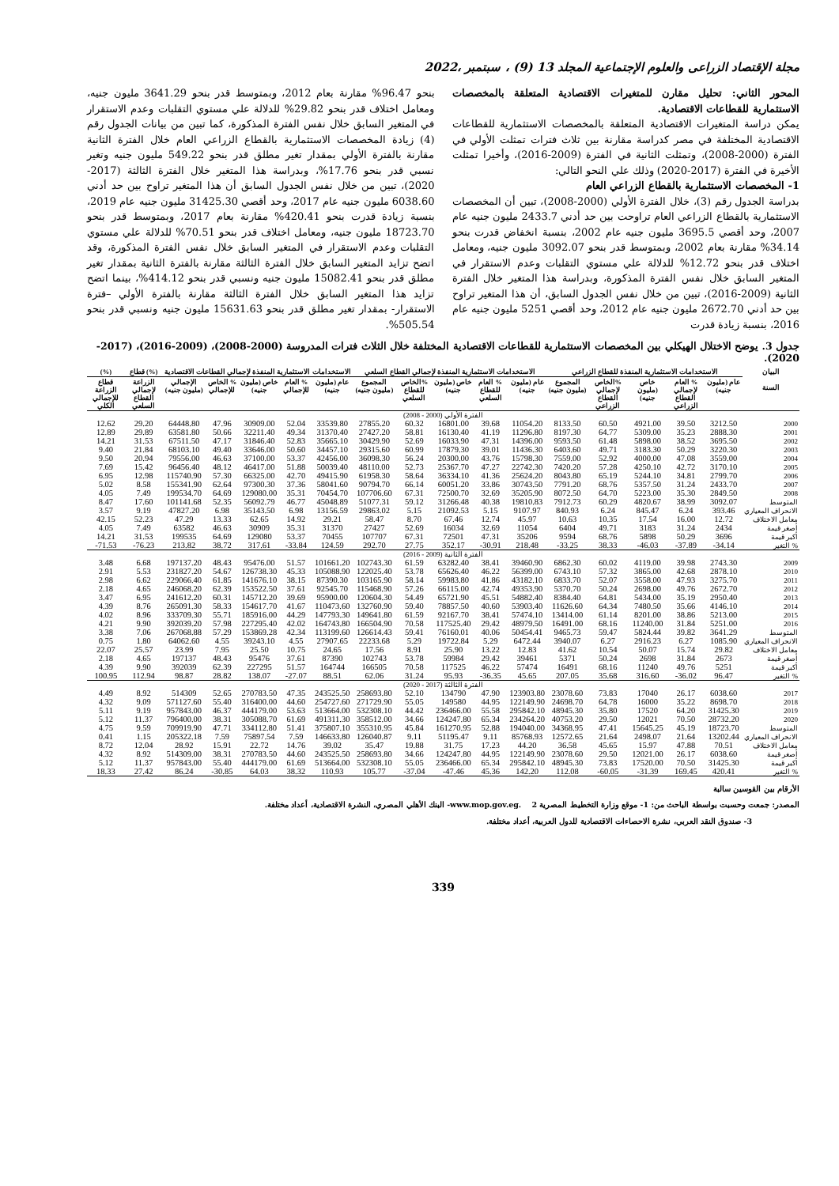مجلة الإقتصاد الزراعى والعلوم الإجتماعية المجلد 13 (9) ، سبتمبر ،2022
المحور الثاني: تحليل مقارن للمتغيرات الاقتصادية المتعلقة بالمخصصات الاستثمارية للقطاعات الاقتصادية.
يمكن دراسة المتغيرات الاقتصادية المتعلقة بالمخصصات الاستثمارية للقطاعات الاقتصادية المختلفة في مصر كدراسة مقارنة بين ثلاث فترات تمثلت الأولي في الفترة (2000-2008)، وتمثلت الثانية في الفترة (2009-2016)، وأخيرا تمثلت الأخيرة في الفترة (2017-2020) وذلك علي النحو التالي:
1- المخصصات الاستثمارية بالقطاع الزراعي العام
بدراسة الجدول رقم (3)، خلال الفترة الأولي (2000-2008)، تبين أن المخصصات الاستثمارية بالقطاع الزراعي العام تراوحت بين حد أدني 2433.7 مليون جنيه عام 2007، وحد أقصي 3695.5 مليون جنيه عام 2002، بنسبة انخفاض قدرت بنحو 34.14% مقارنة بعام 2002، وبمتوسط قدر بنحو 3092.07 مليون جنيه، ومعامل اختلاف قدر بنحو 12.72% للدلالة علي مستوي التقلبات وعدم الاستقرار في المتغير السابق خلال نفس الفترة المذكورة، وبدراسة هذا المتغير خلال الفترة الثانية (2009-2016)، تبين من خلال نفس الجدول السابق، أن هذا المتغير تراوح بين حد أدني 2672.70 مليون جنيه عام 2012، وحد أقصي 5251 مليون جنيه عام 2016، بنسبة زيادة قدرت
بنحو 96.47% مقارنة بعام 2012، وبمتوسط قدر بنحو 3641.29 مليون جنيه، ومعامل اختلاف قدر بنحو 29.82% للدلالة علي مستوي التقلبات وعدم الاستقرار في المتغير السابق خلال نفس الفترة المذكورة، كما تبين من بيانات الجدول رقم (4) زيادة المخصصات الاستثمارية بالقطاع الزراعي العام خلال الفترة الثانية مقارنة بالفترة الأولي بمقدار تغير مطلق قدر بنحو 549.22 مليون جنيه وتغير نسبي قدر بنحو 17.76%، وبدراسة هذا المتغير خلال الفترة الثالثة (2017-2020)، تبين من خلال نفس الجدول السابق أن هذا المتغير تراوح بين حد أدني 6038.60 مليون جنيه عام 2017، وحد أقصي 31425.30 مليون جنيه عام 2019، بنسبة زيادة قدرت بنحو 420.41% مقارنة بعام 2017، وبمتوسط قدر بنحو 18723.70 مليون جنيه، ومعامل اختلاف قدر بنحو 70.51% للدلالة علي مستوي التقلبات وعدم الاستقرار في المتغير السابق خلال نفس الفترة المذكورة، وقد اتضح تزايد المتغير السابق خلال الفترة الثالثة مقارنة بالفترة الثانية بمقدار تغير مطلق قدر بنحو 15082.41 مليون جنيه ونسبي قدر بنحو 414.12%، بينما اتضح تزايد هذا المتغير السابق خلال الفترة الثالثة مقارنة بالفترة الأولي –فترة الاستقرار- بمقدار تغير مطلق قدر بنحو 15631.63 مليون جنيه ونسبي قدر بنحو 505.54%.
جدول 3. يوضح الاختلال الهيكلي بين المخصصات الاستثمارية للقطاعات الاقتصادية المختلفة خلال الثلاث فترات المدروسة (2000-2008)، (2009-2016)، (2017-2020).
| البيان السنة | الاستخدامات الاستثمارية المنفذة للقطاع الزراعي | | | | | الاستخدامات الاستثمارية المنفذة لإجمالي القطاع السلعي | | | | | الاستخدامات الاستثمارية المنفذة لإجمالي القطاعات الاقتصادية | | | | | (%) قطاع | (%) |
| --- | --- | --- | --- | --- | --- | --- | --- | --- | --- | --- | --- | --- | --- | --- | --- | --- | --- |
| | عام (مليون جنيه) | % العام لإجمالي القطاع الزراعي | خاص (مليون جنيه) | %الخاص لإجمالي القطاع الزراعي | المجموع (مليون جنيه) | عام (مليون جنيه) | % العام للقطاع السلعي | خاص (مليون جنيه) | %الخاص للقطاع السلعي | المجموع (مليون جنيه) | عام (مليون جنيه) | % العام للإجمالي | خاص (مليون جنيه) | % الخاص للإجمالي | الإجمالي (مليون جنيه) | الزراعة لإجمالي القطاع السلعي | قطاع الزراعة للإجمالي الكلي |
| الفترة الأولي (2000 - 2008) | | | | | | | | | | | | | | | | | |
| 2000 | 3212.50 | 39.50 | 4921.00 | 60.50 | 8133.50 | 11054.20 | 39.68 | 16801.00 | 60.32 | 27855.20 | 33539.80 | 52.04 | 30909.00 | 47.96 | 64448.80 | 29.20 | 12.62 |
| 2001 | 2888.30 | 35.23 | 5309.00 | 64.77 | 8197.30 | 11296.80 | 41.19 | 16130.40 | 58.81 | 27427.20 | 31370.40 | 49.34 | 32211.40 | 50.66 | 63581.80 | 29.89 | 12.89 |
| 2002 | 3695.50 | 38.52 | 5898.00 | 61.48 | 9593.50 | 14396.00 | 47.31 | 16033.90 | 52.69 | 30429.90 | 35665.10 | 52.83 | 31846.40 | 47.17 | 67511.50 | 31.53 | 14.21 |
| 2003 | 3220.30 | 50.29 | 3183.30 | 49.71 | 6403.60 | 11436.30 | 39.01 | 17879.30 | 60.99 | 29315.60 | 34457.10 | 50.60 | 33646.00 | 49.40 | 68103.10 | 21.84 | 9.40 |
| 2004 | 3559.00 | 47.08 | 4000.00 | 52.92 | 7559.00 | 15798.30 | 43.76 | 20300.00 | 56.24 | 36098.30 | 42456.00 | 53.37 | 37100.00 | 46.63 | 79556.00 | 20.94 | 9.50 |
| 2005 | 3170.10 | 42.72 | 4250.10 | 57.28 | 7420.20 | 22742.30 | 47.27 | 25367.70 | 52.73 | 48110.00 | 50039.40 | 51.88 | 46417.00 | 48.12 | 96456.40 | 15.42 | 7.69 |
| 2006 | 2799.70 | 34.81 | 5244.10 | 65.19 | 8043.80 | 25624.20 | 41.36 | 36334.10 | 58.64 | 61958.30 | 49415.90 | 42.70 | 66325.00 | 57.30 | 115740.90 | 12.98 | 6.95 |
| 2007 | 2433.70 | 31.24 | 5357.50 | 68.76 | 7791.20 | 30743.50 | 33.86 | 60051.20 | 66.14 | 90794.70 | 58041.60 | 37.36 | 97300.30 | 62.64 | 155341.90 | 8.58 | 5.02 |
| 2008 | 2849.50 | 35.30 | 5223.00 | 64.70 | 8072.50 | 35205.90 | 32.69 | 72500.70 | 67.31 | 107706.60 | 70454.70 | 35.31 | 129080.00 | 64.69 | 199534.70 | 7.49 | 4.05 |
| المتوسط | 3092.07 | 38.99 | 4820.67 | 60.29 | 7912.73 | 19810.83 | 40.38 | 31266.48 | 59.12 | 51077.31 | 45048.89 | 46.77 | 56092.79 | 52.35 | 101141.68 | 17.60 | 8.47 |
| الانحراف المعياري | 393.46 | 6.24 | 845.47 | 6.24 | 840.93 | 9107.97 | 5.15 | 21092.53 | 5.15 | 29863.02 | 13156.59 | 6.98 | 35143.50 | 6.98 | 47827.20 | 9.19 | 3.57 |
| معامل الاختلاف | 12.72 | 16.00 | 17.54 | 10.35 | 10.63 | 45.97 | 12.74 | 67.46 | 8.70 | 58.47 | 29.21 | 14.92 | 62.65 | 13.33 | 47.29 | 52.23 | 42.15 |
| أصغر قيمة | 2434 | 31.24 | 3183 | 49.71 | 6404 | 11054 | 32.69 | 16034 | 52.69 | 27427 | 31370 | 35.31 | 30909 | 46.63 | 63582 | 7.49 | 4.05 |
| أكبر قيمة | 3696 | 50.29 | 5898 | 68.76 | 9594 | 35206 | 47.31 | 72501 | 67.31 | 107707 | 70455 | 53.37 | 129080 | 64.69 | 199535 | 31.53 | 14.21 |
| % التغير | 34.14- | 37.89- | 46.03- | 38.33 | 33.25- | 218.48 | 30.91- | 352.17 | 27.75 | 292.70 | 124.59 | 33.84- | 317.61 | 38.72 | 213.82 | 76.23- | 71.53- |
| الفترة الثانية (2009 - 2016) | | | | | | | | | | | | | | | | | |
| 2009 | 2743.30 | 39.98 | 4119.00 | 60.02 | 6862.30 | 39460.90 | 38.41 | 63282.40 | 61.59 | 102743.30 | 101661.20 | 51.57 | 95476.00 | 48.43 | 197137.20 | 6.68 | 3.48 |
| 2010 | 2878.10 | 42.68 | 3865.00 | 57.32 | 6743.10 | 56399.00 | 46.22 | 65626.40 | 53.78 | 122025.40 | 105088.90 | 45.33 | 126738.30 | 54.67 | 231827.20 | 5.53 | 2.91 |
| 2011 | 3275.70 | 47.93 | 3558.00 | 52.07 | 6833.70 | 43182.10 | 41.86 | 59983.80 | 58.14 | 103165.90 | 87390.30 | 38.15 | 141676.10 | 61.85 | 229066.40 | 6.62 | 2.98 |
| 2012 | 2672.70 | 49.76 | 2698.00 | 50.24 | 5370.70 | 49353.90 | 42.74 | 66115.00 | 57.26 | 115468.90 | 92545.70 | 37.61 | 153522.50 | 62.39 | 246068.20 | 4.65 | 2.18 |
| 2013 | 2950.40 | 35.19 | 5434.00 | 64.81 | 8384.40 | 54882.40 | 45.51 | 65721.90 | 54.49 | 120604.30 | 95900.00 | 39.69 | 145712.20 | 60.31 | 241612.20 | 6.95 | 3.47 |
| 2014 | 4146.10 | 35.66 | 7480.50 | 64.34 | 11626.60 | 53903.40 | 40.60 | 78857.50 | 59.40 | 132760.90 | 110473.60 | 41.67 | 154617.70 | 58.33 | 265091.30 | 8.76 | 4.39 |
| 2015 | 5213.00 | 38.86 | 8201.00 | 61.14 | 13414.00 | 57474.10 | 38.41 | 92167.70 | 61.59 | 149641.80 | 147793.30 | 44.29 | 185916.00 | 55.71 | 333709.30 | 8.96 | 4.02 |
| 2016 | 5251.00 | 31.84 | 11240.00 | 68.16 | 16491.00 | 48979.50 | 29.42 | 117525.40 | 70.58 | 166504.90 | 164743.80 | 42.02 | 227295.40 | 57.98 | 392039.20 | 9.90 | 4.21 |
| المتوسط | 3641.29 | 39.82 | 5824.44 | 59.47 | 9465.73 | 50454.41 | 40.06 | 76160.01 | 59.41 | 126614.43 | 113199.60 | 42.34 | 153869.28 | 57.29 | 267068.88 | 7.06 | 3.38 |
| الانحراف المعياري | 1085.90 | 6.27 | 2916.23 | 6.27 | 3940.07 | 6472.44 | 5.29 | 19722.84 | 5.29 | 22233.68 | 27907.65 | 4.55 | 39243.10 | 4.55 | 64062.60 | 1.80 | 0.75 |
| معامل الاختلاف | 29.82 | 15.74 | 50.07 | 10.54 | 41.62 | 12.83 | 13.22 | 25.90 | 8.91 | 17.56 | 24.65 | 10.75 | 25.50 | 7.95 | 23.99 | 25.57 | 22.07 |
| أصغر قيمة | 2673 | 31.84 | 2698 | 50.24 | 5371 | 39461 | 29.42 | 59984 | 53.78 | 102743 | 87390 | 37.61 | 95476 | 48.43 | 197137 | 4.65 | 2.18 |
| أكبر قيمة | 5251 | 49.76 | 11240 | 68.16 | 16491 | 57474 | 46.22 | 117525 | 70.58 | 166505 | 164744 | 51.57 | 227295 | 62.39 | 392039 | 9.90 | 4.39 |
| % التغير | 96.47 | 36.02- | 316.60 | 35.68 | 207.05 | 45.65 | 36.35- | 95.93 | 31.24 | 62.06 | 88.51 | 27.07- | 138.07 | 28.82 | 98.87 | 112.94 | 100.95 |
| الفترة الثالثة (2017 - 2020) | | | | | | | | | | | | | | | | | |
| 2017 | 6038.60 | 26.17 | 17040 | 73.83 | 23078.60 | 123903.80 | 47.90 | 134790 | 52.10 | 258693.80 | 243525.50 | 47.35 | 270783.50 | 52.65 | 514309 | 8.92 | 4.49 |
| 2018 | 8698.70 | 35.22 | 16000 | 64.78 | 24698.70 | 122149.90 | 44.95 | 149580 | 55.05 | 271729.90 | 254727.60 | 44.60 | 316400.00 | 55.40 | 571127.60 | 9.09 | 4.32 |
| 2019 | 31425.30 | 64.20 | 17520 | 35.80 | 48945.30 | 295842.10 | 55.58 | 236466.00 | 44.42 | 532308.10 | 513664.00 | 53.63 | 444179.00 | 46.37 | 957843.00 | 9.19 | 5.11 |
| 2020 | 28732.20 | 70.50 | 12021 | 29.50 | 40753.20 | 234264.20 | 65.34 | 124247.80 | 34.66 | 358512.00 | 491311.30 | 61.69 | 305088.70 | 38.31 | 796400.00 | 11.37 | 5.12 |
| المتوسط | 18723.70 | 45.19 | 15645.25 | 47.41 | 34368.95 | 194040.00 | 52.88 | 161270.95 | 45.84 | 355310.95 | 375807.10 | 51.41 | 334112.80 | 47.71 | 709919.90 | 9.59 | 4.75 |
| الانحراف المعياري | 13202.44 | 21.64 | 2498.07 | 21.64 | 12572.65 | 85768.93 | 9.11 | 51195.47 | 9.11 | 126040.87 | 146633.80 | 7.59 | 75897.54 | 7.59 | 205322.18 | 1.15 | 0.41 |
| معامل الاختلاف | 70.51 | 47.88 | 15.97 | 45.65 | 36.58 | 44.20 | 17.23 | 31.75 | 19.88 | 35.47 | 39.02 | 14.76 | 22.72 | 15.91 | 28.92 | 12.04 | 8.72 |
| أصغر قيمة | 6038.60 | 26.17 | 12021.00 | 29.50 | 23078.60 | 122149.90 | 44.95 | 124247.80 | 34.66 | 258693.80 | 243525.50 | 44.60 | 270783.50 | 38.31 | 514309.00 | 8.92 | 4.32 |
| أكبر قيمة | 31425.30 | 70.50 | 17520.00 | 73.83 | 48945.30 | 295842.10 | 65.34 | 236466.00 | 55.05 | 532308.10 | 513664.00 | 61.69 | 444179.00 | 55.40 | 957843.00 | 11.37 | 5.12 |
| % التغير | 420.41 | 169.45 | 31.39- | 60.05- | 112.08 | 142.20 | 45.36 | 47.46- | 37.04- | 105.77 | 110.93 | 38.32 | 64.03 | 30.85- | 86.24 | 27.42 | 18.33 |
الأرقام بين القوسين سالبة
المصدر: جمعت وحسبت بواسطة الباحث من: 1- موقع وزارة التخطيط المصرية www.mop.gov.eg. 2- البنك الأهلي المصري، النشرة الاقتصادية، أعداد مختلفة.
3- صندوق النقد العربي، نشرة الاحصاءات الاقتصادية للدول العربية، أعداد مختلفة.
339